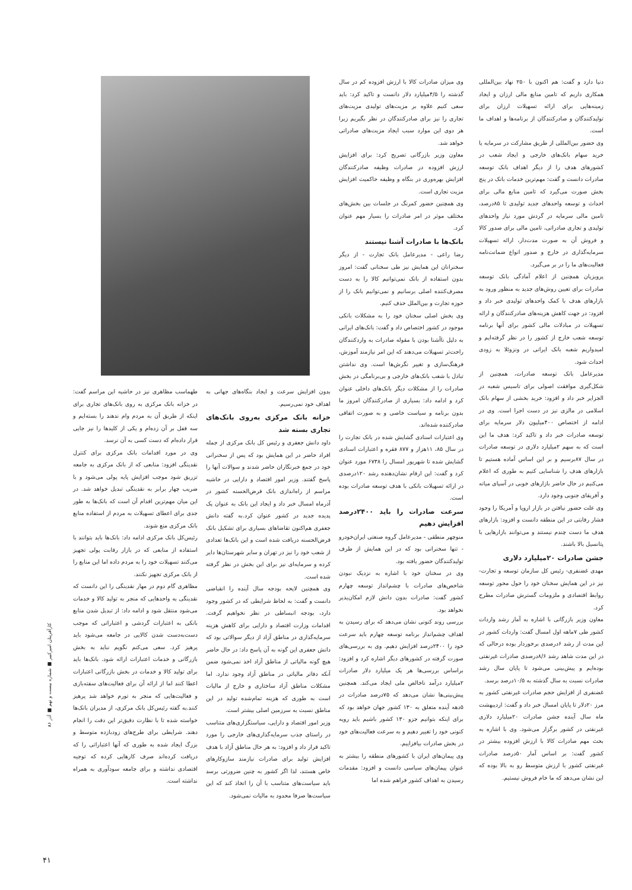دنیا دارد و گفت: هم اکنون با ۲۵۰ نهاد بین‌المللی همکاری داریم که تامین منابع مالی ارزان و ایجاد زمینه‌هایی برای ارائه تسهیلات ارزان برای تولیدکنندگان و صادرکنندگان از برنامه‌ها و اهداف ما است.
وی حضور بین‌المللی از طریق مشارکت در سرمایه یا خرید سهام بانک‌های خارجی و ایجاد شعب در کشورهای هدف را از دیگر اهداف بانک توسعه صادرات دانست و گفت: مهم‌ترین خدمات بانک در پنج بخش صورت می‌گیرد که تامین منابع مالی برای احداث و توسعه واحدهای جدید تولیدی تا ۸۵درصد، تامین مالی سرمایه در گردش مورد نیاز واحدهای تولیدی و تجاری صادراتی، تامین مالی برای صدور کالا و فروش آن به صورت مدت‌دار، ارائه تسهیلات سرمایه‌گذاری در خارج و صدور انواع ضمانت‌نامه فعالیت‌های ما را در بر می‌گیرد.
پرویزیان همچنین از اعلام آمادگی بانک توسعه صادرات برای تعیین روش‌های جدید به منظور ورود به بازارهای هدف با کمک واحدهای تولیدی خبر داد و افزود: در جهت کاهش هزینه‌های صادرکنندگان و ارائه تسهیلات در مبادلات مالی کشور برای آنها برنامه توسعه شعب خارج از کشور را در نظر گرفته‌ایم و امیدواریم شعبه بانک ایرانی در ونزوئلا به زودی احداث شود.
مدیرعامل بانک توسعه صادرات، همچنین از شکل‌گیری موافقت اصولی برای تاسیس شعبه در الجزایر خبر داد و افزود: خرید بخشی از سهام بانک اسلامی در مالزی نیز در دست اجرا است. وی در ادامه از اختصاص ۴۰۰میلیون دلار سرمایه برای توسعه صادرات خبر داد و تاکید کرد: هدف ما این است که به سهم ۲میلیارد دلاری در توسعه صادرات در سال ۸۷برسیم و بر این اساس آماده هستیم تا بازارهای هدف را شناسایی کنیم به طوری که اعلام می‌کنیم در حال حاضر بازارهای خوبی در آسیای میانه و آفریقای جنوبی وجود دارد.
وی علت حضور نیافتن در بازار اروپا و آمریکا را وجود فشار رقابتی در این منطقه دانست و افزود: بازارهای هدف ما دست چندم نیستند و می‌توانند بازارهایی با پتانسیل بالا باشند.
جشن صادرات ۲۰میلیارد دلاری
مهدی غضنفری- رئیس کل سازمان توسعه و تجارت- نیز در این همایش سخنان خود را حول محور توسعه روابط اقتصادی و ملزومات گسترش صادرات مطرح کرد.
معاون وزیر بازرگانی با اشاره به آمار رشد واردات کشور طی ۷ماهه اول امسال گفت: واردات کشور در این مدت از رشد ۶درصدی برخوردار بوده درحالی که در این مدت شاهد رشد ۸/۶درصدی صادرات غیرنفتی بوده‌ایم و پیش‌بینی می‌شود تا پایان سال رشد صادرات نسبت به سال گذشته به ۱۰/۵درصد برسد.
غضنفری از افزایش حجم صادرات غیرنفتی کشور به مرز ۲۰دلار تا پایان امسال خبر داد و گفت: اردیبهشت ماه سال آینده جشن صادرات ۲۰میلیارد دلاری غیرنفتی در کشور برگزار می‌شود. وی با اشاره به بحث مهم صادرات کالا با ارزش افزوده بیشتر در کشور گفت: بر اساس آمار ۵۰درصد صادرات غیرنفتی کشور با ارزش متوسط رو به بالا بوده که این نشان می‌دهد که ما خام فروش نیستیم.
وی میزان صادرات کالا با ارزش افزوده کم در سال گذشته را ۴/۵میلیارد دلار دانست و تاکید کرد: باید سعی کنیم علاوه بر مزیت‌های تولیدی مزیت‌های تجاری را نیز برای صادرکنندگان در نظر بگیریم زیرا هر دوی این موارد سبب ایجاد مزیت‌های صادراتی خواهد شد.
معاون وزیر بازرگانی تصریح کرد: برای افزایش ارزش افزوده در صادرات وظیفه صادرکنندگان افزایش بهره‌وری در بنگاه و وظیفه حاکمیت افزایش مزیت تجاری است.
وی همچنین حضور کمرنگ در جلسات بین بخش‌های مختلف موثر در امر صادرات را بسیار مهم عنوان کرد.
بانک‌ها با صادرات آشنا نیستند
رضا راعی - مدیرعامل بانک تجارت - از دیگر سخنرانان این همایش نیز طی سخنانی گفت: امروز بدون استفاده از بانک نمی‌توانیم کالا را به دست مصرف‌کننده اصلی برسانیم و نمی‌توانیم بانک را از حوزه تجارت و بین‌الملل حذف کنیم.
وی بخش اصلی سخنان خود را به مشکلات بانکی موجود در کشور اختصاص داد و گفت: بانک‌های ایرانی به دلیل ناآشنا بودن با مقوله صادرات به واردکنندگان راحت‌تر تسهیلات می‌دهند که این امر نیازمند آموزش، فرهنگ‌سازی و تغییر نگرش‌ها است. وی نداشتن تبادل با شعب بانک‌های خارجی و بی‌برنامگی در بخش صادرات را از مشکلات دیگر بانک‌های داخلی عنوان کرد و ادامه داد: بسیاری از صادرکنندگان امروز ما بدون برنامه و سیاست خاصی و به صورت اتفاقی صادرکننده شده‌اند.
وی اعتبارات اسنادی گشایش شده در بانک تجارت را در سال ۸۵، ۱۱هزار و ۸۷۷ فقره و اعتبارات اسنادی گشایش شده تا شهریور امسال را ۶۷۳۸ مورد عنوان کرد و گفت: این ارقام نشان‌دهنده رشد ۱۲۰درصدی در ارائه تسهیلات بانکی با هدف توسعه صادرات بوده است.
سرعت صادرات را باید ۲۴۰۰درصد افزایش دهیم
منوچهر منطقی - مدیرعامل گروه صنعتی ایران‌خودرو - تنها سخنرانی بود که در این همایش از طرف تولیدکنندگان حضور یافته بود.
وی در سخنان خود با اشاره به نزدیک نبودن شاخص‌های صادرات با چشم‌انداز توسعه چهارم کشور گفت: صادرات بدون دانش لازم امکان‌پذیر نخواهد بود.
بررسی روند کنونی نشان می‌دهد که برای رسیدن به اهداف چشم‌انداز برنامه توسعه چهارم باید سرعت خود را ۲۴۰۰درصد افزایش دهیم. وی به بررسی‌های صورت گرفته در کشورهای دیگر اشاره کرد و افزود: براساس بررسی‌ها هر یک میلیارد دلار صادرات ۲میلیارد درآمد ناخالص ملی ایجاد می‌کند. همچنین پیش‌بینی‌ها نشان می‌دهد که ۷۵درصد صادرات در ۵دهه آینده متعلق به ۱۳۰ کشور جهان خواهد بود که برای اینکه بتوانیم جزو ۱۳۰ کشور باشیم باید رویه کنونی خود را تغییر دهیم و به سرعت فعالیت‌های خود در بخش صادرات بیافزاییم.
وی پیمان‌های ایران با کشورهای منطقه را بیشتر به عنوان پیمان‌های سیاسی دانست و افزود: مقدمات رسیدن به اهداف کشور فراهم شده اما
بدون افزایش سرعت و ایجاد بنگاه‌های جهانی به اهداف خود نمی‌رسیم.
خزانه بانک مرکزی به‌روی بانک‌های تجاری بسته شد
داود دانش جعفری و رئیس کل بانک مرکزی از جمله افراد حاضر در این همایش بود که پس از سخنرانی خود در جمع خبرنگاران حاضر شدند و سوالات آنها را پاسخ گفتند. وزیر امور اقتصاد و دارایی در حاشیه مراسم از راه‌اندازی بانک قرض‌الحسنه کشور در آذرماه امسال خبر داد و ایجاد این بانک به عنوان یک پدیده جدید در کشور عنوان کرد.به گفته دانش جعفری هم‌اکنون تقاضاهای بسیاری برای تشکیل بانک قرض‌الحسنه دریافت شده است و این بانک‌ها تعدادی از شعب خود را نیز در تهران و سایر شهرستان‌ها دایر کرده و سرمایه‌ای نیز برای این بخش در نظر گرفته شده است.
وی همچنین لایحه بودجه سال آینده را انقباضی دانست و گفت: به لحاظ شرایطی که در کشور وجود دارد، بودجه انبساطی در نظر نخواهیم گرفت. اقدامات وزارت اقتصاد و دارایی برای کاهش هزینه سرمایه‌گذاری در مناطق آزاد از دیگر سوالاتی بود که دانش جعفری این گونه به آن پاسخ داد: در حال حاضر هیچ گونه مالیاتی از مناطق آزاد اخذ نمی‌شود ضمن آنکه دفاتر مالیاتی در مناطق آزاد وجود ندارد. اما مشکلات مناطق آزاد ساختاری و خارج از مالیات است به طوری که هزینه تمام‌شده تولید در این مناطق نسبت به سرزمین اصلی بیشتر است.
وزیر امور اقتصاد و دارایی، سیاستگزاری‌های متناسب در راستای جذب سرمایه‌گذاری‌های خارجی را مورد تاکید قرار داد و افزود: به هر حال مناطق آزاد با هدف افزایش تولید برای صادرات نیازمند سازوکارهای خاص هستند، لذا اگر کشور به چنین ضرورتی برسد باید سیاست‌های متناسب با آن را اتخاذ کند که این سیاست‌ها صرفا محدود به مالیات نمی‌شود.
طهماسب مظاهری نیز در حاشیه این مراسم گفت: در خزانه بانک مرکزی به روی بانک‌های تجاری برای اینکه از طریق آن به مردم وام ندهند را بسته‌ایم و سه قفل بر آن زده‌ام و یکی از کلیدها را نیز جایی قرار داده‌ام که دست کسی به آن نرسد.
وی در مورد اقدامات بانک مرکزی برای کنترل نقدینگی افزود: منابعی که از بانک مرکزی به جامعه تزریق شود موجب افزایش پایه پولی می‌شود و با ضریب چهار برابر به نقدینگی تبدیل خواهد شد. در این میان مهم‌ترین اقدام آن است که بانک‌ها به طور جدی برای اعطای تسهیلات به مردم از استفاده منابع بانک مرکزی منع شوند.
رئیس‌کل بانک مرکزی ادامه داد: بانک‌ها باید بتوانند با استفاده از منابعی که در بازار رقابت پولی تجهیز می‌کنند تسهیلات خود را به مردم داده اما این منابع را از بانک مرکزی تجهیز نکنند.
مظاهری گام دوم در مهار نقدینگی را این دانست که نقدینگی به واحدهایی که منجر به تولید کالا و خدمات می‌شود منتقل شود و ادامه داد: از تبدیل شدن منابع بانکی به اعتبارات گردشی و اعتباراتی که موجب دست‌به‌دست شدن کالایی در جامعه می‌شود باید پرهیز کرد. سعی می‌کنم نگویم نباید به بخش بازرگانی و خدمات اعتبارات ارائه شود. بانک‌ها باید برای تولید کالا و خدمات در بخش بازرگانی اعتبارات اعطا کنند اما از ارائه آن برای فعالیت‌های سفته‌بازی و فعالیت‌هایی که منجر به تورم خواهد شد پرهیز کنند.به گفته رئیس‌کل بانک مرکزی، از مدیران بانک‌ها خواسته شده تا با نظارت دقیق‌تر این دقت را انجام دهند. شرایطی برای طرح‌های زودبازده متوسط و بزرگ ایجاد شده به طوری که آنها اعتباراتی را که دریافت کرده‌اند صرف کارهایی کرده که توجیه اقتصادی نداشته و برای جامعه سودآوری به همراه نداشته است.
کارآفرینان امیرکبیر ■ شماره بیست و نهم ■ آذر ۸۶
۴۱